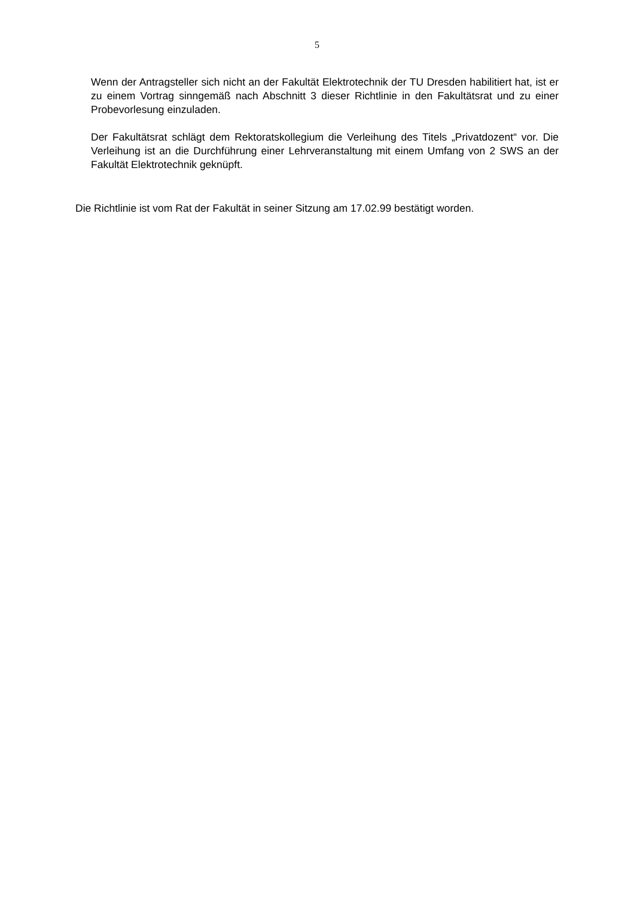5
Wenn der Antragsteller sich nicht an der Fakultät Elektrotechnik der TU Dresden habilitiert hat, ist er zu einem Vortrag sinngemäß nach Abschnitt 3 dieser Richtlinie in den Fakultätsrat und zu einer Probevorlesung einzuladen.
Der Fakultätsrat schlägt dem Rektoratskollegium die Verleihung des Titels „Privatdozent“ vor. Die Verleihung ist an die Durchführung einer Lehrveranstaltung mit einem Umfang von 2 SWS an der Fakultät Elektrotechnik geknüpft.
Die Richtlinie ist vom Rat der Fakultät in seiner Sitzung am 17.02.99 bestätigt worden.